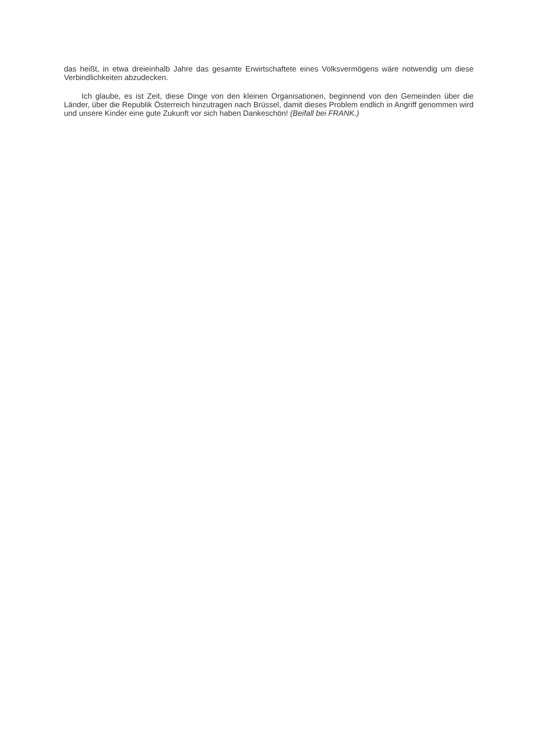das heißt, in etwa dreieinhalb Jahre das gesamte Erwirtschaftete eines Volksvermögens wäre notwendig um diese Verbindlichkeiten abzudecken.
Ich glaube, es ist Zeit, diese Dinge von den kleinen Organisationen, beginnend von den Gemeinden über die Länder, über die Republik Österreich hinzutragen nach Brüssel, damit dieses Problem endlich in Angriff genommen wird und unsere Kinder eine gute Zukunft vor sich haben Dankeschön! (Beifall bei FRANK.)